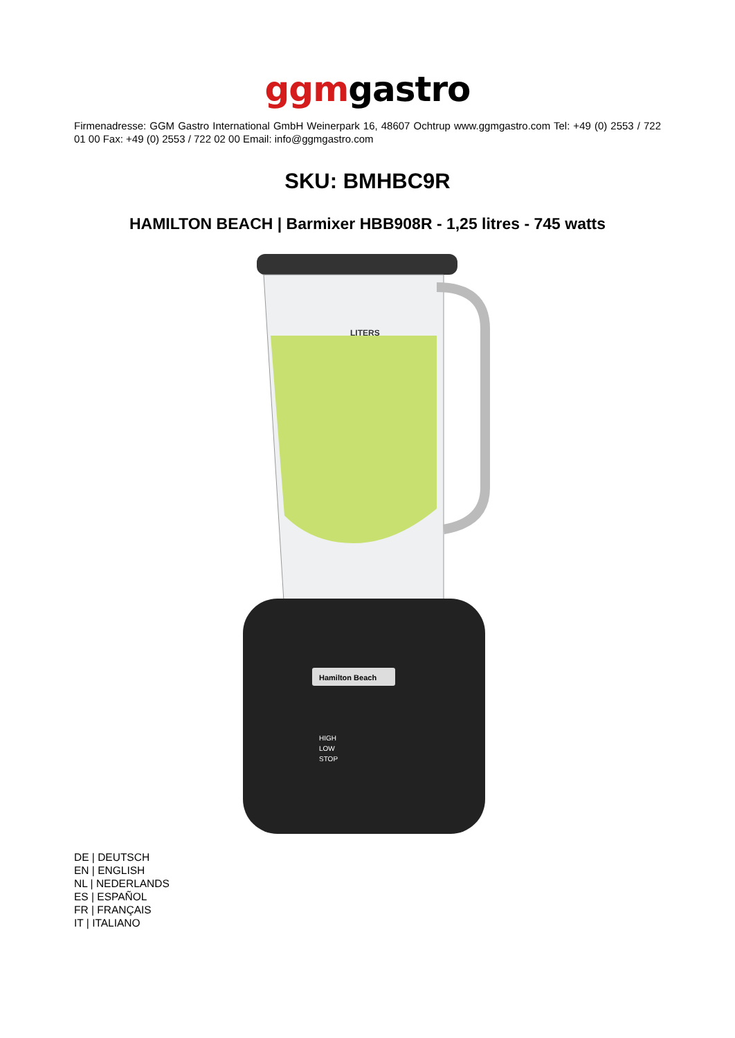ggmgastro
Firmenadresse: GGM Gastro International GmbH Weinerpark 16, 48607 Ochtrup www.ggmgastro.com Tel: +49 (0) 2553 / 722 01 00 Fax: +49 (0) 2553 / 722 02 00 Email: info@ggmgastro.com
SKU: BMHBC9R
HAMILTON BEACH | Barmixer HBB908R - 1,25 litres - 745 watts
LITERS
Hamilton Beach
HIGH
LOW
STOP
DE | DEUTSCH
EN | ENGLISH
NL | NEDERLANDS
ES | ESPAÑOL
FR | FRANÇAIS
IT | ITALIANO